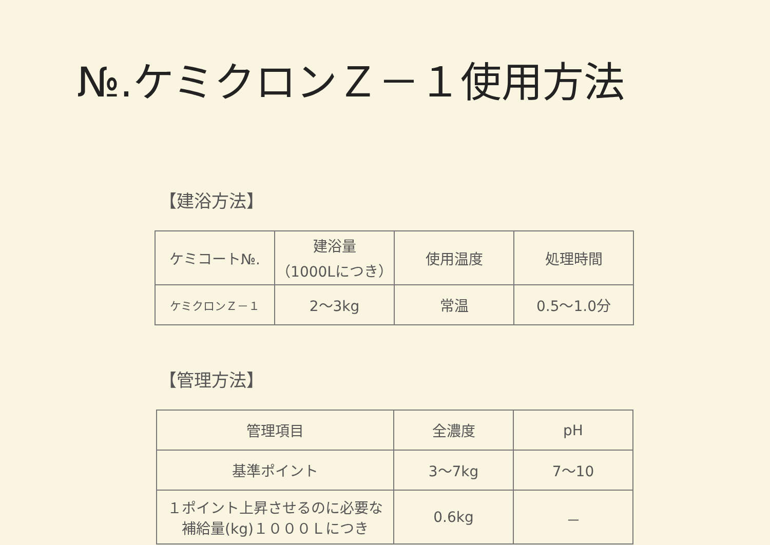№.ケミクロンＺ－１使用方法
【建浴方法】
| ケミコート№. | 建浴量 （1000Lにつき） | 使用温度 | 処理時間 |
| ケミクロンＺ－１ | 2～3kg | 常温 | 0.5～1.0分 |
【管理方法】
| 管理項目 | 全濃度 | pH |
| 基準ポイント | 3～7kg | 7～10 |
| １ポイント上昇させるのに必要な 補給量(kg)１０００Ｌにつき | 0.6kg | － |